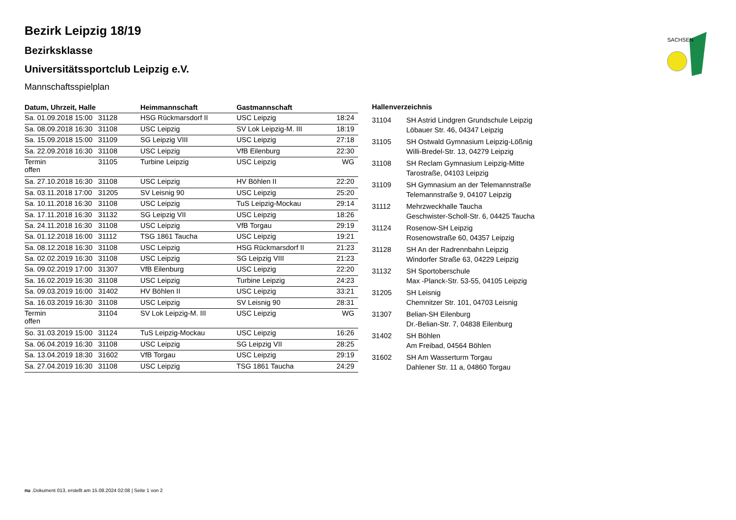SACHSEN
Bezirk Leipzig 18/19
Bezirksklasse
Universitätssportclub Leipzig e.V.
Mannschaftsspielplan
| Datum, Uhrzeit, Halle | | Heimmannschaft | Gastmannschaft | |
| --- | --- | --- | --- | --- |
| Sa. 01.09.2018 15:00 | 31128 | HSG Rückmarsdorf II | USC Leipzig | 18:24 |
| Sa. 08.09.2018 16:30 | 31108 | USC Leipzig | SV Lok Leipzig-M. III | 18:19 |
| Sa. 15.09.2018 15:00 | 31109 | SG Leipzig VIII | USC Leipzig | 27:18 |
| Sa. 22.09.2018 16:30 | 31108 | USC Leipzig | VfB Eilenburg | 22:30 |
| Termin offen | 31105 | Turbine Leipzig | USC Leipzig | WG |
| Sa. 27.10.2018 16:30 | 31108 | USC Leipzig | HV Böhlen II | 22:20 |
| Sa. 03.11.2018 17:00 | 31205 | SV Leisnig 90 | USC Leipzig | 25:20 |
| Sa. 10.11.2018 16:30 | 31108 | USC Leipzig | TuS Leipzig-Mockau | 29:14 |
| Sa. 17.11.2018 16:30 | 31132 | SG Leipzig VII | USC Leipzig | 18:26 |
| Sa. 24.11.2018 16:30 | 31108 | USC Leipzig | VfB Torgau | 29:19 |
| Sa. 01.12.2018 16:00 | 31112 | TSG 1861 Taucha | USC Leipzig | 19:21 |
| Sa. 08.12.2018 16:30 | 31108 | USC Leipzig | HSG Rückmarsdorf II | 21:23 |
| Sa. 02.02.2019 16:30 | 31108 | USC Leipzig | SG Leipzig VIII | 21:23 |
| Sa. 09.02.2019 17:00 | 31307 | VfB Eilenburg | USC Leipzig | 22:20 |
| Sa. 16.02.2019 16:30 | 31108 | USC Leipzig | Turbine Leipzig | 24:23 |
| Sa. 09.03.2019 16:00 | 31402 | HV Böhlen II | USC Leipzig | 33:21 |
| Sa. 16.03.2019 16:30 | 31108 | USC Leipzig | SV Leisnig 90 | 28:31 |
| Termin offen | 31104 | SV Lok Leipzig-M. III | USC Leipzig | WG |
| So. 31.03.2019 15:00 | 31124 | TuS Leipzig-Mockau | USC Leipzig | 16:26 |
| Sa. 06.04.2019 16:30 | 31108 | USC Leipzig | SG Leipzig VII | 28:25 |
| Sa. 13.04.2019 18:30 | 31602 | VfB Torgau | USC Leipzig | 29:19 |
| Sa. 27.04.2019 16:30 | 31108 | USC Leipzig | TSG 1861 Taucha | 24:29 |
| Hallenverzeichnis | |
| --- | --- |
| 31104 | SH Astrid Lindgren Grundschule Leipzig Löbauer Str. 46, 04347 Leipzig |
| 31105 | SH Ostwald Gymnasium Leipzig-Lößnig Willi-Bredel-Str. 13, 04279 Leipzig |
| 31108 | SH Reclam Gymnasium Leipzig-Mitte Tarostraße, 04103 Leipzig |
| 31109 | SH Gymnasium an der Telemannstraße Telemannstraße 9, 04107 Leipzig |
| 31112 | Mehrzweckhalle Taucha Geschwister-Scholl-Str. 6, 04425 Taucha |
| 31124 | Rosenow-SH Leipzig Rosenowstraße 60, 04357 Leipzig |
| 31128 | SH An der Radrennbahn Leipzig Windorfer Straße 63, 04229 Leipzig |
| 31132 | SH Sportoberschule Max -Planck-Str. 53-55, 04105 Leipzig |
| 31205 | SH Leisnig Chemnitzer Str. 101, 04703 Leisnig |
| 31307 | Belian-SH Eilenburg Dr.-Belian-Str. 7, 04838 Eilenburg |
| 31402 | SH Böhlen Am Freibad, 04564 Böhlen |
| 31602 | SH Am Wasserturm Torgau Dahlener Str. 11 a, 04860 Torgau |
nu .Dokument 013, erstellt am 15.08.2024 02:08 | Seite 1 von 2